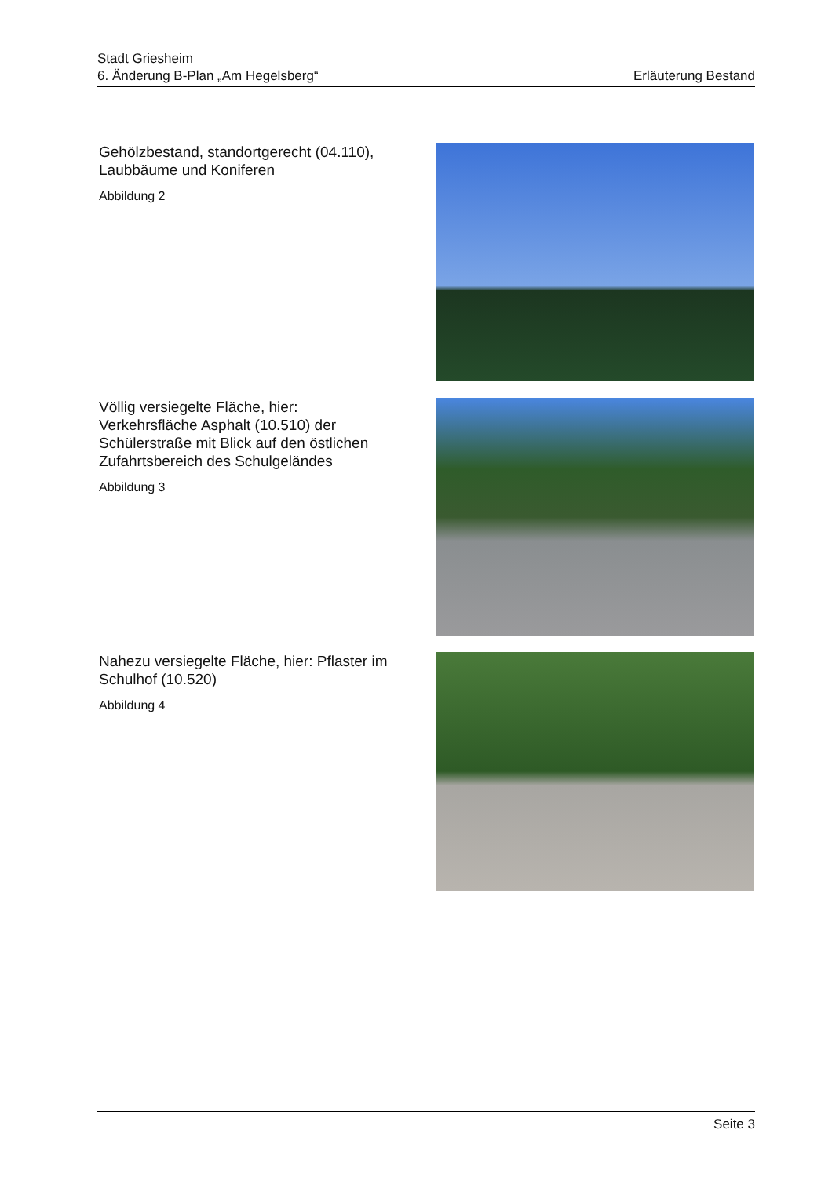Stadt Griesheim
6. Änderung B-Plan „Am Hegelsberg“Erläuterung Bestand
Gehölzbestand, standortgerecht (04.110), Laubbäume und Koniferen
Abbildung 2
Völlig versiegelte Fläche, hier: Verkehrsfläche Asphalt (10.510) der Schülerstraße mit Blick auf den östlichen Zufahrtsbereich des Schulgeländes
Abbildung 3
Nahezu versiegelte Fläche, hier: Pflaster im Schulhof (10.520)
Abbildung 4
Seite 3